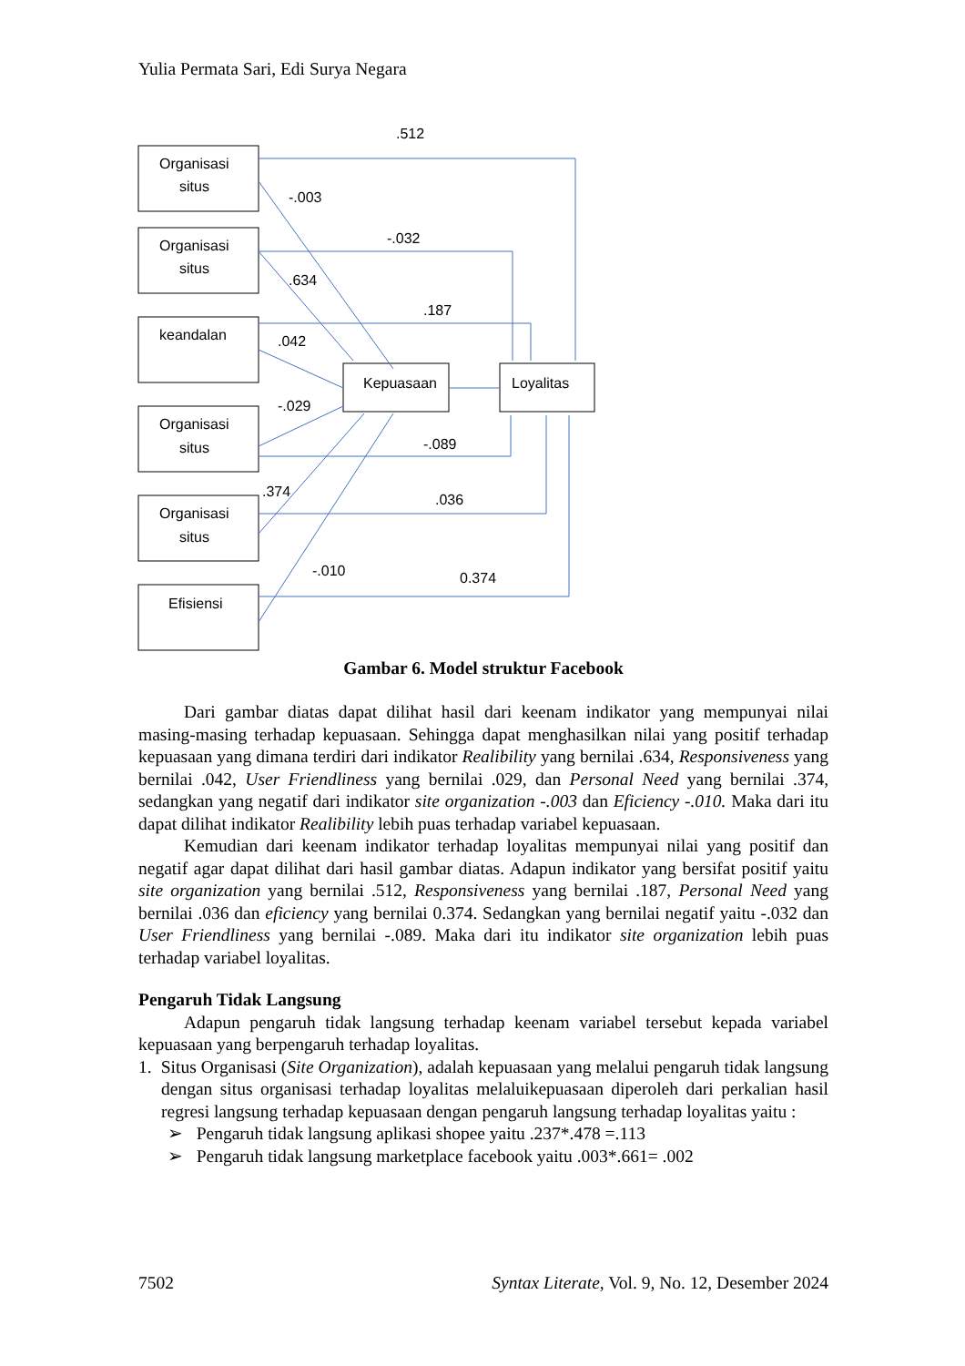Yulia Permata Sari, Edi Surya Negara
.512
-.003
-.032
.634
.187
.042
-.029
-.089
.374
.036
-.010
0.374
Organisasi
situs
Organisasi
situs
keandalan
Organisasi
situs
Organisasi
situs
Efisiensi
Kepuasaan
Loyalitas
Gambar 6. Model struktur Facebook
Dari gambar diatas dapat dilihat hasil dari keenam indikator yang mempunyai nilai masing-masing terhadap kepuasaan. Sehingga dapat menghasilkan nilai yang positif terhadap kepuasaan yang dimana terdiri dari indikator Realibility yang bernilai .634, Responsiveness yang bernilai .042, User Friendliness yang bernilai .029, dan Personal Need yang bernilai .374, sedangkan yang negatif dari indikator site organization -.003 dan Eficiency -.010. Maka dari itu dapat dilihat indikator Realibility lebih puas terhadap variabel kepuasaan.
Kemudian dari keenam indikator terhadap loyalitas mempunyai nilai yang positif dan negatif agar dapat dilihat dari hasil gambar diatas. Adapun indikator yang bersifat positif yaitu site organization yang bernilai .512, Responsiveness yang bernilai .187, Personal Need yang bernilai .036 dan eficiency yang bernilai 0.374. Sedangkan yang bernilai negatif yaitu -.032 dan User Friendliness yang bernilai -.089. Maka dari itu indikator site organization lebih puas terhadap variabel loyalitas.
Pengaruh Tidak Langsung
Adapun pengaruh tidak langsung terhadap keenam variabel tersebut kepada variabel kepuasaan yang berpengaruh terhadap loyalitas.
1. Situs Organisasi (Site Organization), adalah kepuasaan yang melalui pengaruh tidak langsung dengan situs organisasi terhadap loyalitas melaluikepuasaan diperoleh dari perkalian hasil regresi langsung terhadap kepuasaan dengan pengaruh langsung terhadap loyalitas yaitu :
➢ Pengaruh tidak langsung aplikasi shopee yaitu .237*.478 =.113
➢ Pengaruh tidak langsung marketplace facebook yaitu .003*.661= .002
7502 Syntax Literate, Vol. 9, No. 12, Desember 2024